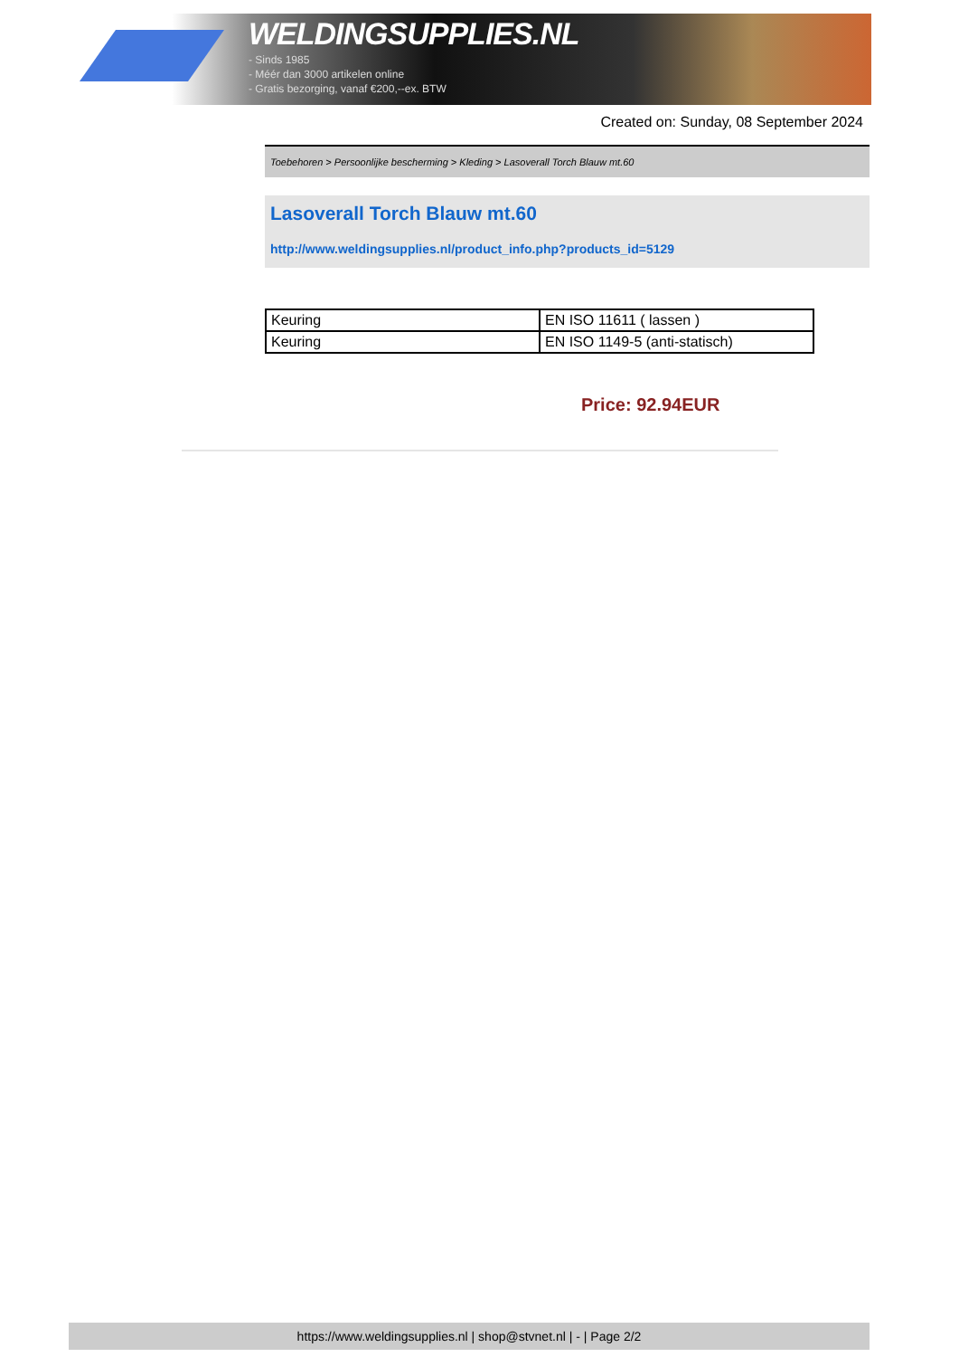WELDINGSUPPLIES.NL
- Sinds 1985
- Méér dan 3000 artikelen online
- Gratis bezorging, vanaf €200,--ex. BTW
Created on: Sunday, 08 September 2024
Toebehoren > Persoonlijke bescherming > Kleding > Lasoverall Torch Blauw mt.60
Lasoverall Torch Blauw mt.60
http://www.weldingsupplies.nl/product_info.php?products_id=5129
| Keuring | EN ISO 11611 ( lassen ) |
| Keuring | EN ISO 1149-5 (anti-statisch) |
Price: 92.94EUR
https://www.weldingsupplies.nl | shop@stvnet.nl | - | Page 2/2